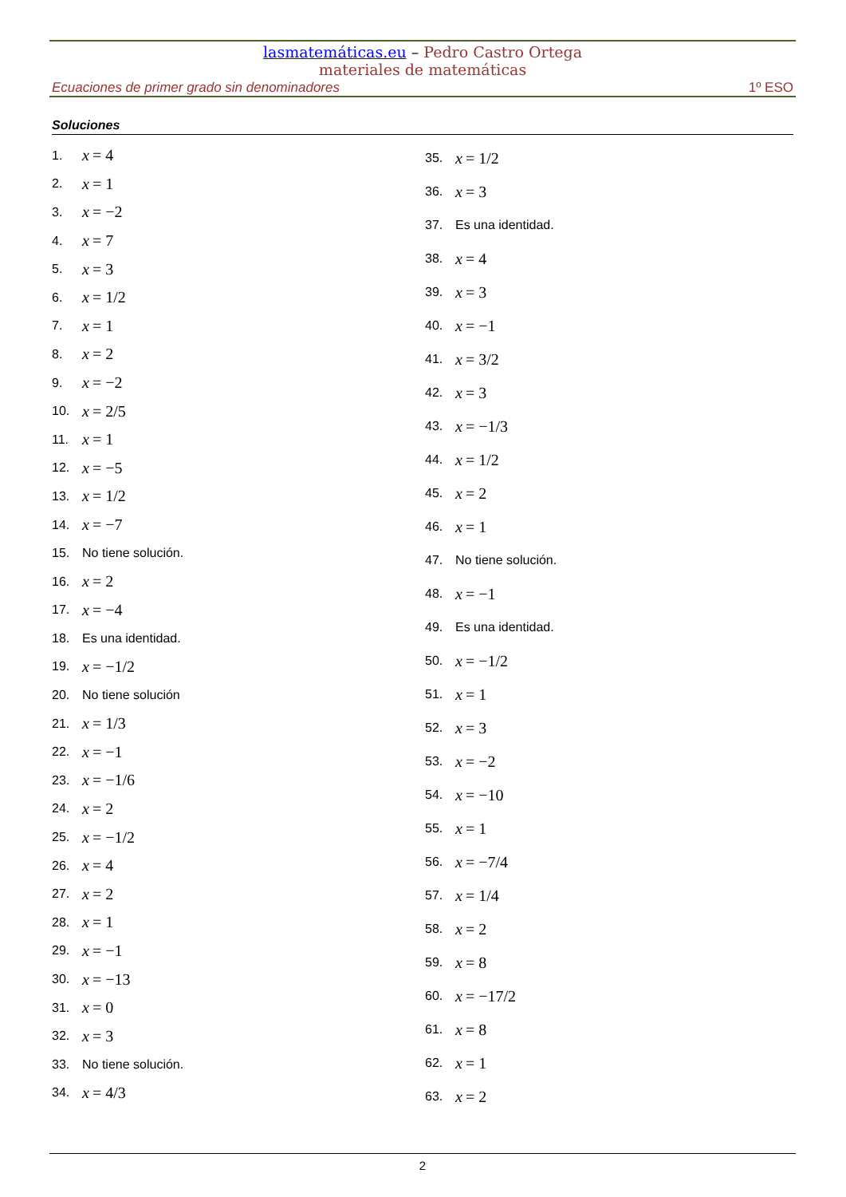lasmatemáticas.eu – Pedro Castro Ortega
materiales de matemáticas
Ecuaciones de primer grado sin denominadores 1º ESO
Soluciones
1. x = 4
2. x = 1
3. x = −2
4. x = 7
5. x = 3
6. x = 1/2
7. x = 1
8. x = 2
9. x = −2
10. x = 2/5
11. x = 1
12. x = −5
13. x = 1/2
14. x = −7
15. No tiene solución.
16. x = 2
17. x = −4
18. Es una identidad.
19. x = −1/2
20. No tiene solución
21. x = 1/3
22. x = −1
23. x = −1/6
24. x = 2
25. x = −1/2
26. x = 4
27. x = 2
28. x = 1
29. x = −1
30. x = −13
31. x = 0
32. x = 3
33. No tiene solución.
34. x = 4/3
35. x = 1/2
36. x = 3
37. Es una identidad.
38. x = 4
39. x = 3
40. x = −1
41. x = 3/2
42. x = 3
43. x = −1/3
44. x = 1/2
45. x = 2
46. x = 1
47. No tiene solución.
48. x = −1
49. Es una identidad.
50. x = −1/2
51. x = 1
52. x = 3
53. x = −2
54. x = −10
55. x = 1
56. x = −7/4
57. x = 1/4
58. x = 2
59. x = 8
60. x = −17/2
61. x = 8
62. x = 1
63. x = 2
2